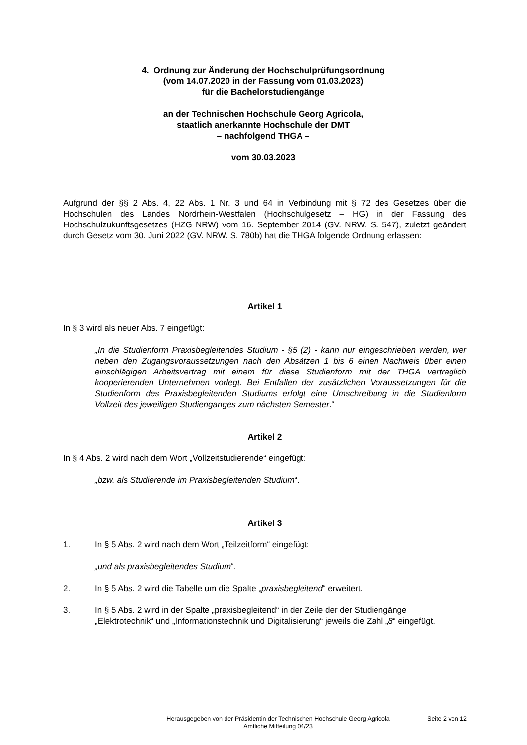4. Ordnung zur Änderung der Hochschulprüfungsordnung
(vom 14.07.2020 in der Fassung vom 01.03.2023)
für die Bachelorstudiengänge
an der Technischen Hochschule Georg Agricola,
staatlich anerkannte Hochschule der DMT
– nachfolgend THGA –
vom 30.03.2023
Aufgrund der §§ 2 Abs. 4, 22 Abs. 1 Nr. 3 und 64 in Verbindung mit § 72 des Gesetzes über die Hochschulen des Landes Nordrhein-Westfalen (Hochschulgesetz – HG) in der Fassung des Hochschulzukunftsgesetzes (HZG NRW) vom 16. September 2014 (GV. NRW. S. 547), zuletzt geändert durch Gesetz vom 30. Juni 2022 (GV. NRW. S. 780b) hat die THGA folgende Ordnung erlassen:
Artikel 1
In § 3 wird als neuer Abs. 7 eingefügt:
„In die Studienform Praxisbegleitendes Studium - §5 (2) - kann nur eingeschrieben werden, wer neben den Zugangsvoraussetzungen nach den Absätzen 1 bis 6 einen Nachweis über einen einschlägigen Arbeitsvertrag mit einem für diese Studienform mit der THGA vertraglich kooperierenden Unternehmen vorlegt. Bei Entfallen der zusätzlichen Voraussetzungen für die Studienform des Praxisbegleitenden Studiums erfolgt eine Umschreibung in die Studienform Vollzeit des jeweiligen Studienganges zum nächsten Semester.“
Artikel 2
In § 4 Abs. 2 wird nach dem Wort „Vollzeitstudierende“ eingefügt:
„bzw. als Studierende im Praxisbegleitenden Studium“.
Artikel 3
1. In § 5 Abs. 2 wird nach dem Wort „Teilzeitform“ eingefügt:
„und als praxisbegleitendes Studium“.
2. In § 5 Abs. 2 wird die Tabelle um die Spalte „praxisbegleitend“ erweitert.
3. In § 5 Abs. 2 wird in der Spalte „praxisbegleitend“ in der Zeile der der Studiengänge „Elektrotechnik“ und „Informationstechnik und Digitalisierung“ jeweils die Zahl „8“ eingefügt.
Herausgegeben von der Präsidentin der Technischen Hochschule Georg Agricola
Amtliche Mitteilung 04/23
Seite 2 von 12